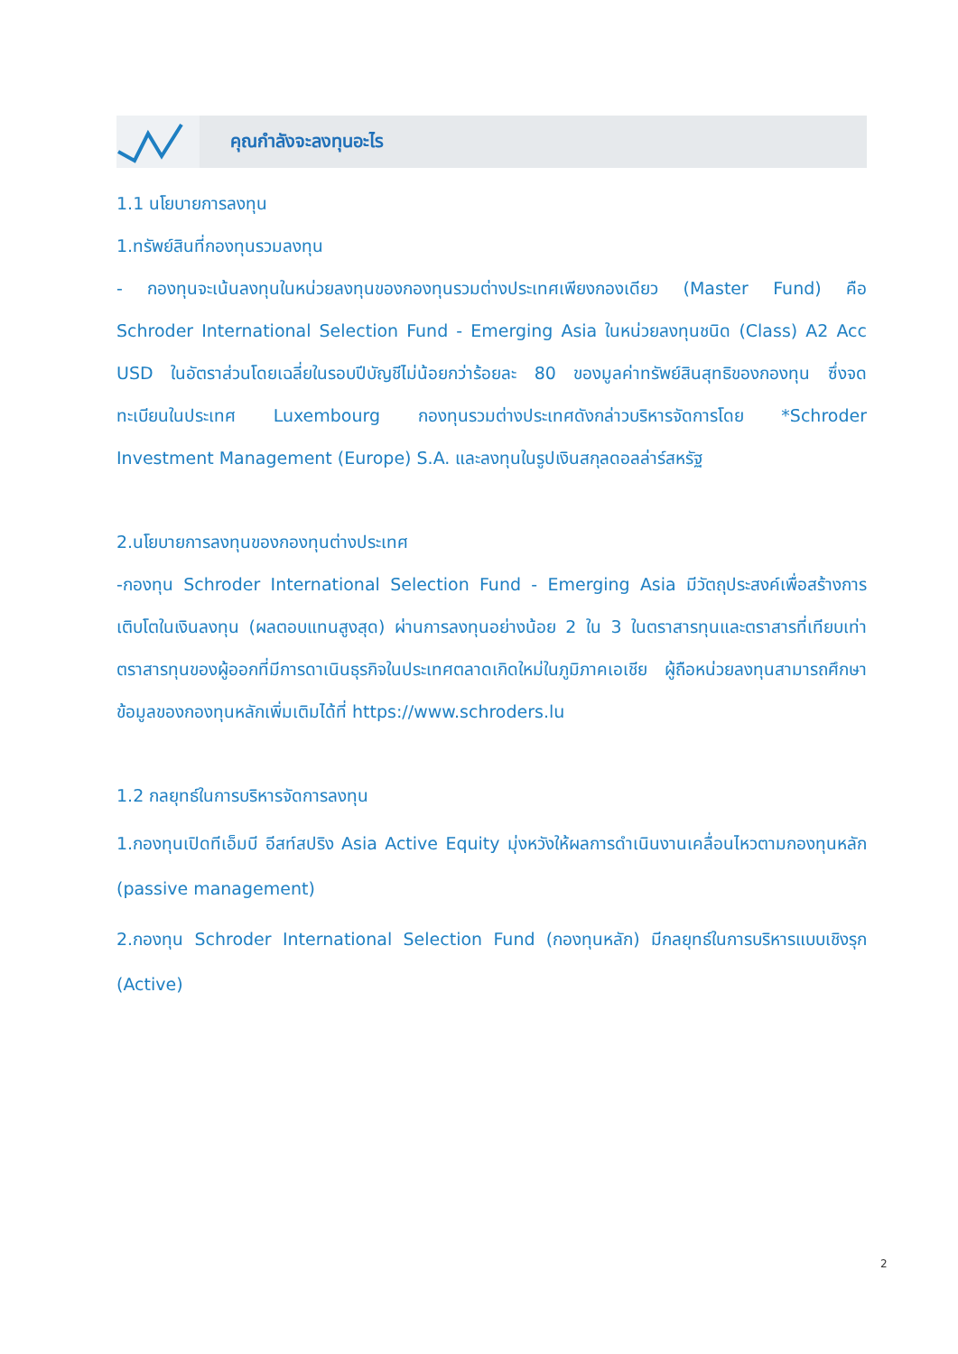คุณกำลังจะลงทุนอะไร
1.1 นโยบายการลงทุน
1.ทรัพย์สินที่กองทุนรวมลงทุน
- กองทุนจะเน้นลงทุนในหน่วยลงทุนของกองทุนรวมต่างประเทศเพียงกองเดียว (Master Fund) คือ Schroder International Selection Fund - Emerging Asia ในหน่วยลงทุนชนิด (Class) A2 Acc USD ในอัตราส่วนโดยเฉลี่ยในรอบปีบัญชีไม่น้อยกว่าร้อยละ 80 ของมูลค่าทรัพย์สินสุทธิของกองทุน ซึ่งจดทะเบียนในประเทศ Luxembourg กองทุนรวมต่างประเทศดังกล่าวบริหารจัดการโดย *Schroder Investment Management (Europe) S.A. และลงทุนในรูปเงินสกุลดอลล่าร์สหรัฐ
2.นโยบายการลงทุนของกองทุนต่างประเทศ
-กองทุน Schroder International Selection Fund - Emerging Asia มีวัตถุประสงค์เพื่อสร้างการเติบโตในเงินลงทุน (ผลตอบแทนสูงสุด) ผ่านการลงทุนอย่างน้อย 2 ใน 3 ในตราสารทุนและตราสารที่เทียบเท่าตราสารทุนของผู้ออกที่มีการดาเนินธุรกิจในประเทศตลาดเกิดใหม่ในภูมิภาคเอเชีย ผู้ถือหน่วยลงทุนสามารถศึกษาข้อมูลของกองทุนหลักเพิ่มเติมได้ที่ https://www.schroders.lu
1.2 กลยุทธ์ในการบริหารจัดการลงทุน
1.กองทุนเปิดทีเอ็มบี อีสท์สปริง Asia Active Equity มุ่งหวังให้ผลการดำเนินงานเคลื่อนไหวตามกองทุนหลัก (passive management)
2.กองทุน Schroder International Selection Fund (กองทุนหลัก) มีกลยุทธ์ในการบริหารแบบเชิงรุก (Active)
2